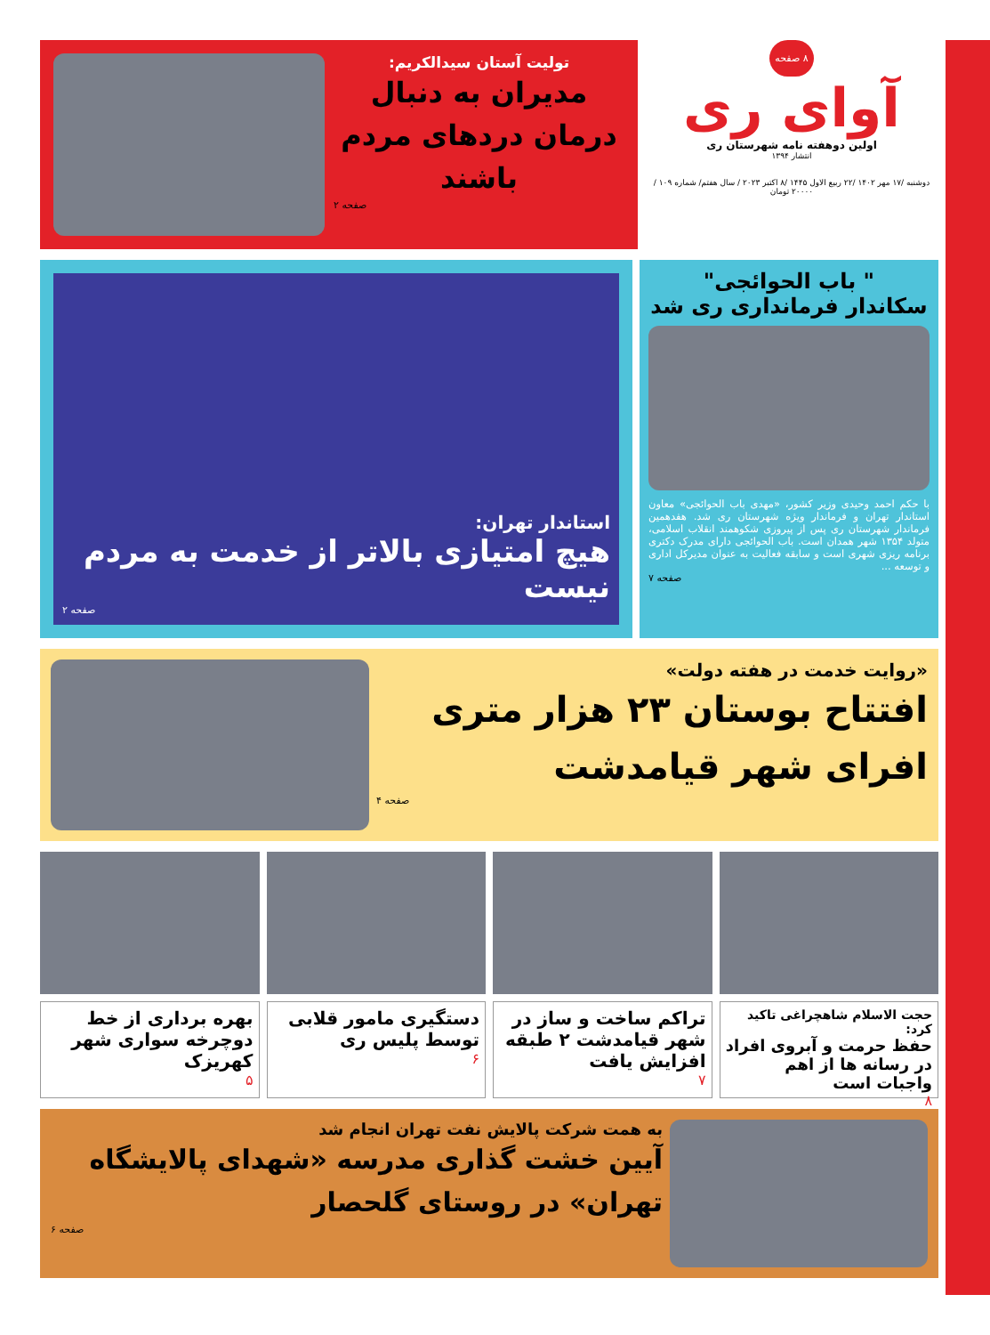۸ صفحه
آوای ری
اولین دوهفته نامه شهرستان ری
انتشار ۱۳۹۴
دوشنبه /۱۷ مهر ۱۴۰۲ /۲۲ ربیع الاول ۱۴۴۵ /۸ اکتبر ۲۰۲۳ / سال هفتم/ شماره ۱۰۹ / ۲۰۰۰۰ تومان
تولیت آستان سیدالکریم:
مدیران به دنبال درمان دردهای مردم باشند
صفحه ۲
" باب الحوائجی"
سکاندار فرمانداری ری شد
با حکم احمد وحیدی وزیر کشور، «مهدی باب الحوائجی» معاون استاندار تهران و فرماندار ویژه شهرستان ری شد. هفدهمین فرماندار شهرستان ری پس از پیروزی شکوهمند انقلاب اسلامی، متولد ۱۳۵۴ شهر همدان است. باب الحوائجی دارای مدرک دکتری برنامه ریزی شهری است و سابقه فعالیت به عنوان مدیرکل اداری و توسعه ...
صفحه ۷
استاندار تهران:
هیچ امتیازی بالاتر از خدمت به مردم نیست
صفحه ۲
«روایت خدمت در هفته دولت»
افتتاح بوستان ۲۳ هزار متری افرای شهر قیامدشت
صفحه ۴
حجت الاسلام شاهچراغی تاکید کرد:
حفظ حرمت و آبروی افراد در رسانه ها از اهم واجبات است
۸
تراکم ساخت و ساز در شهر قیامدشت ۲ طبقه افزایش یافت
۷
دستگیری مامور قلابی توسط پلیس ری
۶
بهره برداری از خط دوچرخه سواری شهر کهریزک
۵
به همت شرکت پالایش نفت تهران انجام شد
آیین خشت گذاری مدرسه «شهدای پالایشگاه تهران» در روستای گلحصار
صفحه ۶